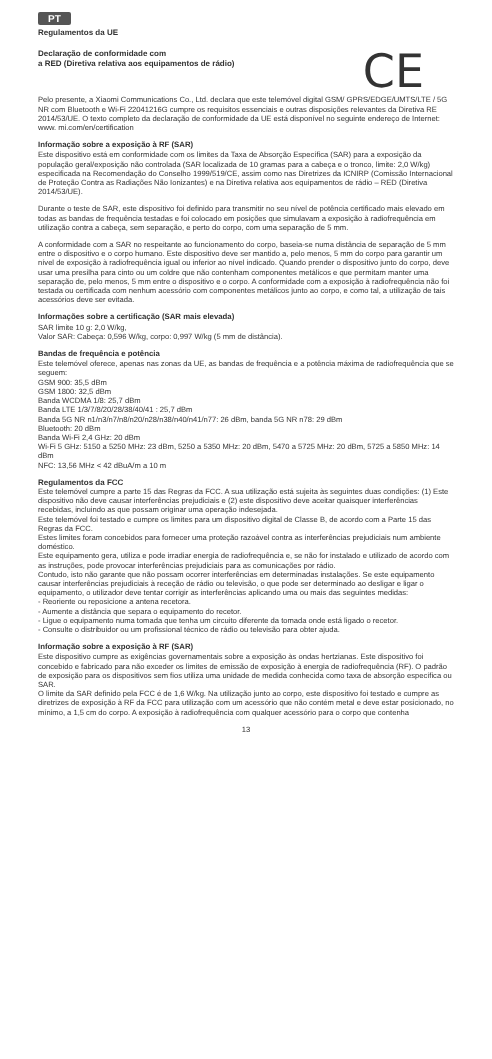PT
Regulamentos da UE
CE
Declaração de conformidade com
a RED (Diretiva relativa aos equipamentos de rádio)
Pelo presente, a Xiaomi Communications Co., Ltd. declara que este telemóvel digital GSM/ GPRS/EDGE/UMTS/LTE / 5G NR com Bluetooth e Wi-Fi 22041216G cumpre os requisitos essenciais e outras disposições relevantes da Diretiva RE 2014/53/UE. O texto completo da declaração de conformidade da UE está disponível no seguinte endereço de Internet: www. mi.com/en/certification
Informação sobre a exposição à RF (SAR)
Este dispositivo está em conformidade com os limites da Taxa de Absorção Específica (SAR) para a exposição da população geral/exposição não controlada (SAR localizada de 10 gramas para a cabeça e o tronco, limite: 2,0 W/kg) especificada na Recomendação do Conselho 1999/519/CE, assim como nas Diretrizes da ICNIRP (Comissão Internacional de Proteção Contra as Radiações Não Ionizantes) e na Diretiva relativa aos equipamentos de rádio – RED (Diretiva 2014/53/UE).
Durante o teste de SAR, este dispositivo foi definido para transmitir no seu nível de potência certificado mais elevado em todas as bandas de frequência testadas e foi colocado em posições que simulavam a exposição à radiofrequência em utilização contra a cabeça, sem separação, e perto do corpo, com uma separação de 5 mm.
A conformidade com a SAR no respeitante ao funcionamento do corpo, baseia-se numa distância de separação de 5 mm entre o dispositivo e o corpo humano. Este dispositivo deve ser mantido a, pelo menos, 5 mm do corpo para garantir um nível de exposição à radiofrequência igual ou inferior ao nível indicado. Quando prender o dispositivo junto do corpo, deve usar uma presilha para cinto ou um coldre que não contenham componentes metálicos e que permitam manter uma separação de, pelo menos, 5 mm entre o dispositivo e o corpo. A conformidade com a exposição à radiofrequência não foi testada ou certificada com nenhum acessório com componentes metálicos junto ao corpo, e como tal, a utilização de tais acessórios deve ser evitada.
Informações sobre a certificação (SAR mais elevada)
SAR limite 10 g: 2,0 W/kg,
Valor SAR: Cabeça: 0,596 W/kg, corpo: 0,997 W/kg (5 mm de distância).
Bandas de frequência e potência
Este telemóvel oferece, apenas nas zonas da UE, as bandas de frequência e a potência máxima de radiofrequência que se seguem:
GSM 900: 35,5 dBm
GSM 1800: 32,5 dBm
Banda WCDMA 1/8: 25,7 dBm
Banda LTE 1/3/7/8/20/28/38/40/41 : 25,7 dBm
Banda 5G NR n1/n3/n7/n8/n20/n28/n38/n40/n41/n77: 26 dBm, banda 5G NR n78: 29 dBm
Bluetooth: 20 dBm
Banda Wi-Fi 2,4 GHz: 20 dBm
Wi-Fi 5 GHz: 5150 a 5250 MHz: 23 dBm, 5250 a 5350 MHz: 20 dBm, 5470 a 5725 MHz: 20 dBm, 5725 a 5850 MHz: 14 dBm
NFC: 13,56 MHz < 42 dBuA/m a 10 m
Regulamentos da FCC
Este telemóvel cumpre a parte 15 das Regras da FCC. A sua utilização está sujeita às seguintes duas condições: (1) Este dispositivo não deve causar interferências prejudiciais e (2) este dispositivo deve aceitar quaisquer interferências recebidas, incluindo as que possam originar uma operação indesejada.
Este telemóvel foi testado e cumpre os limites para um dispositivo digital de Classe B, de acordo com a Parte 15 das Regras da FCC.
Estes limites foram concebidos para fornecer uma proteção razoável contra as interferências prejudiciais num ambiente doméstico.
Este equipamento gera, utiliza e pode irradiar energia de radiofrequência e, se não for instalado e utilizado de acordo com as instruções, pode provocar interferências prejudiciais para as comunicações por rádio.
Contudo, isto não garante que não possam ocorrer interferências em determinadas instalações. Se este equipamento causar interferências prejudiciais à receção de rádio ou televisão, o que pode ser determinado ao desligar e ligar o equipamento, o utilizador deve tentar corrigir as interferências aplicando uma ou mais das seguintes medidas:
- Reoriente ou reposicione a antena recetora.
- Aumente a distância que separa o equipamento do recetor.
- Ligue o equipamento numa tomada que tenha um circuito diferente da tomada onde está ligado o recetor.
- Consulte o distribuidor ou um profissional técnico de rádio ou televisão para obter ajuda.
Informação sobre a exposição à RF (SAR)
Este dispositivo cumpre as exigências governamentais sobre a exposição às ondas hertzianas. Este dispositivo foi concebido e fabricado para não exceder os limites de emissão de exposição à energia de radiofrequência (RF). O padrão de exposição para os dispositivos sem fios utiliza uma unidade de medida conhecida como taxa de absorção específica ou SAR.
O limite da SAR definido pela FCC é de 1,6 W/kg. Na utilização junto ao corpo, este dispositivo foi testado e cumpre as diretrizes de exposição à RF da FCC para utilização com um acessório que não contém metal e deve estar posicionado, no mínimo, a 1,5 cm do corpo. A exposição à radiofrequência com qualquer acessório para o corpo que contenha
13